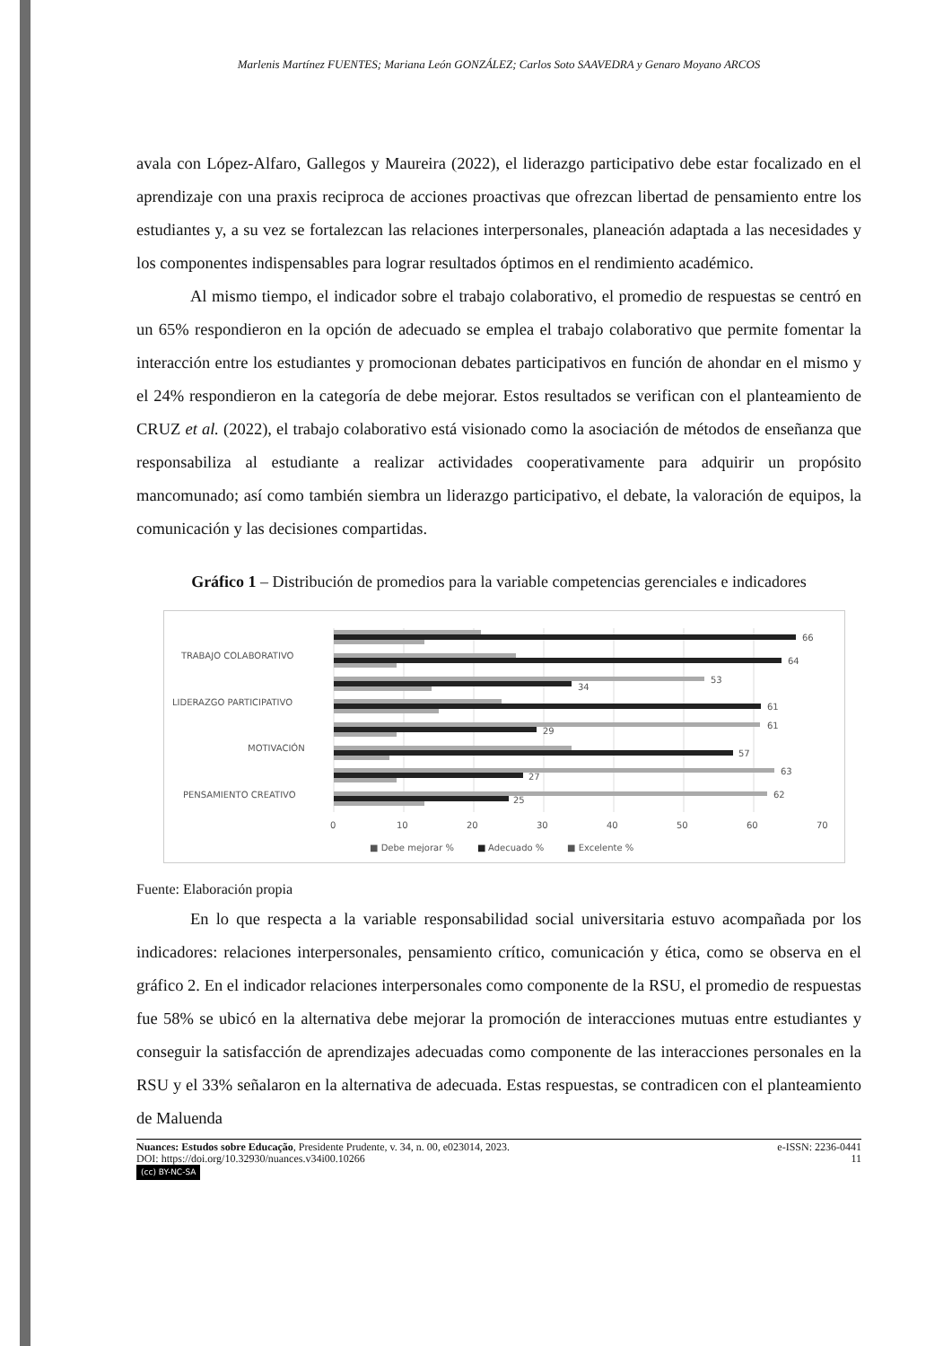Marlenis Martínez FUENTES; Mariana León GONZÁLEZ; Carlos Soto SAAVEDRA y Genaro Moyano ARCOS
avala con López-Alfaro, Gallegos y Maureira (2022), el liderazgo participativo debe estar focalizado en el aprendizaje con una praxis reciproca de acciones proactivas que ofrezcan libertad de pensamiento entre los estudiantes y, a su vez se fortalezcan las relaciones interpersonales, planeación adaptada a las necesidades y los componentes indispensables para lograr resultados óptimos en el rendimiento académico.
Al mismo tiempo, el indicador sobre el trabajo colaborativo, el promedio de respuestas se centró en un 65% respondieron en la opción de adecuado se emplea el trabajo colaborativo que permite fomentar la interacción entre los estudiantes y promocionan debates participativos en función de ahondar en el mismo y el 24% respondieron en la categoría de debe mejorar. Estos resultados se verifican con el planteamiento de CRUZ et al. (2022), el trabajo colaborativo está visionado como la asociación de métodos de enseñanza que responsabiliza al estudiante a realizar actividades cooperativamente para adquirir un propósito mancomunado; así como también siembra un liderazgo participativo, el debate, la valoración de equipos, la comunicación y las decisiones compartidas.
Gráfico 1 – Distribución de promedios para la variable competencias gerenciales e indicadores
TRABAJO COLABORATIVO
LIDERAZGO PARTICIPATIVO
MOTIVACIÓN
PENSAMIENTO CREATIVO
66
64
53
34
61
61
29
57
63
27
62
25
0
10
20
30
40
50
60
70
■ Debe mejorar %
■
Adecuado %
■ Excelente %
Fuente: Elaboración propia
En lo que respecta a la variable responsabilidad social universitaria estuvo acompañada por los indicadores: relaciones interpersonales, pensamiento crítico, comunicación y ética, como se observa en el gráfico 2. En el indicador relaciones interpersonales como componente de la RSU, el promedio de respuestas fue 58% se ubicó en la alternativa debe mejorar la promoción de interacciones mutuas entre estudiantes y conseguir la satisfacción de aprendizajes adecuadas como componente de las interacciones personales en la RSU y el 33% señalaron en la alternativa de adecuada. Estas respuestas, se contradicen con el planteamiento de Maluenda
Nuances: Estudos sobre Educação, Presidente Prudente, v. 34, n. 00, e023014, 2023. e-ISSN: 2236-0441
DOI: https://doi.org/10.32930/nuances.v34i00.10266 11
(cc) BY-NC-SA